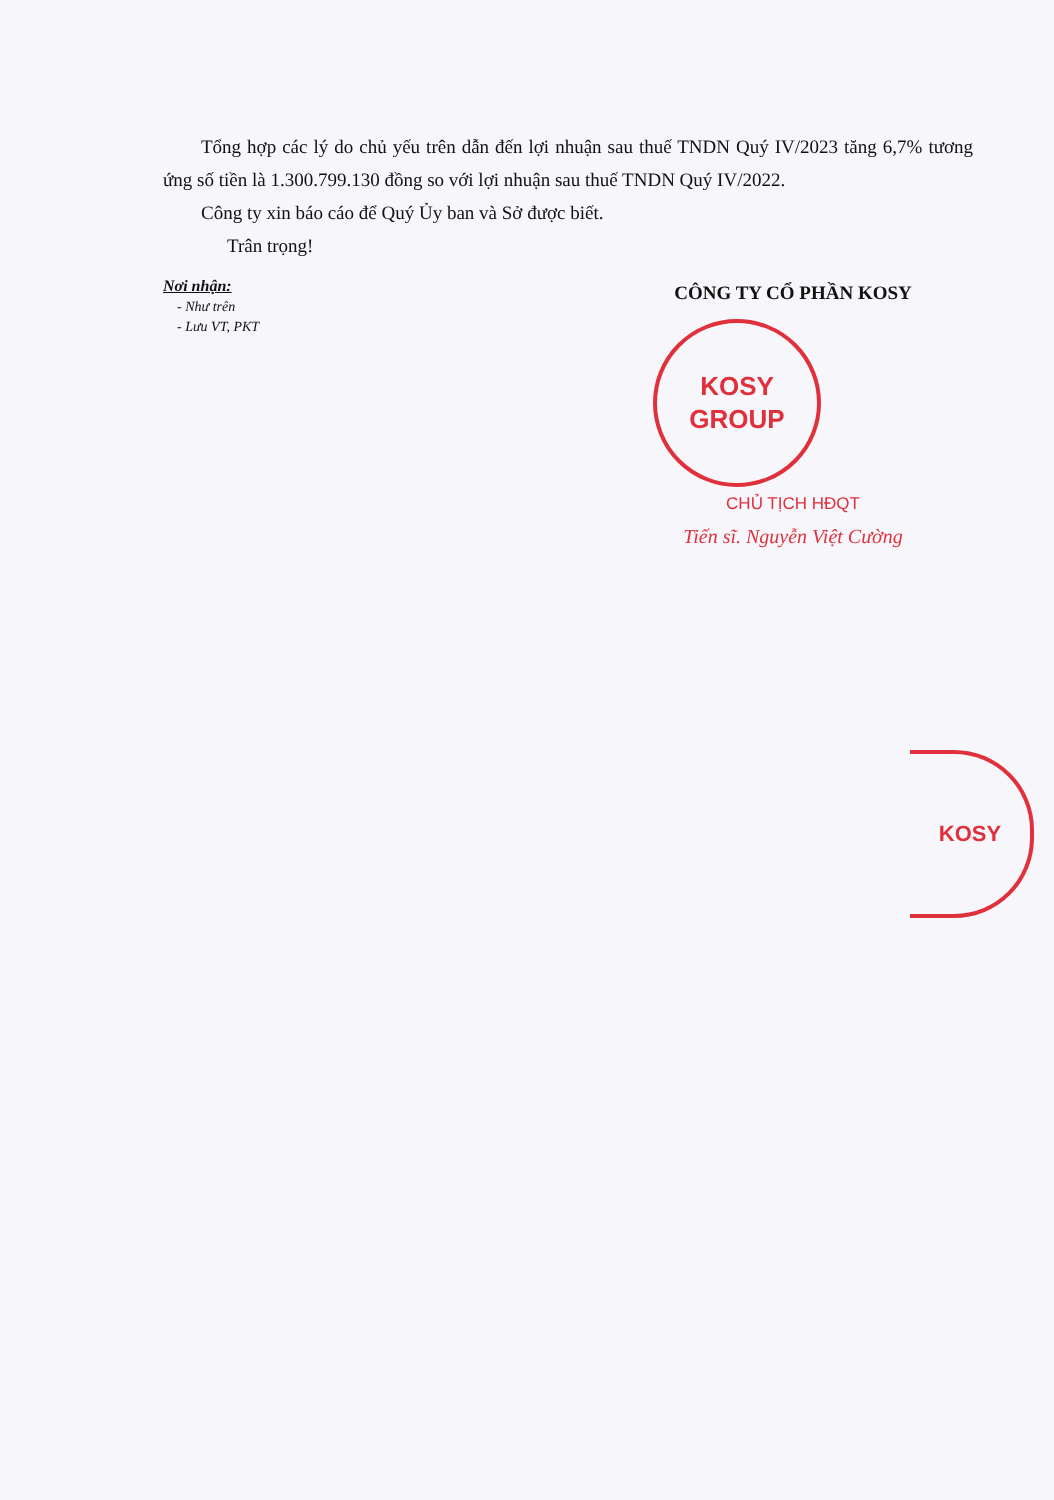Tổng hợp các lý do chủ yếu trên dẫn đến lợi nhuận sau thuế TNDN Quý IV/2023 tăng 6,7% tương ứng số tiền là 1.300.799.130 đồng so với lợi nhuận sau thuế TNDN Quý IV/2022.
Công ty xin báo cáo để Quý Ủy ban và Sở được biết.
Trân trọng!
Nơi nhận:
- Như trên
- Lưu VT, PKT
CÔNG TY CỔ PHẦN KOSY
KOSY GROUP
CHỦ TỊCH HĐQT
Tiến sĩ. Nguyễn Việt Cường
KOSY